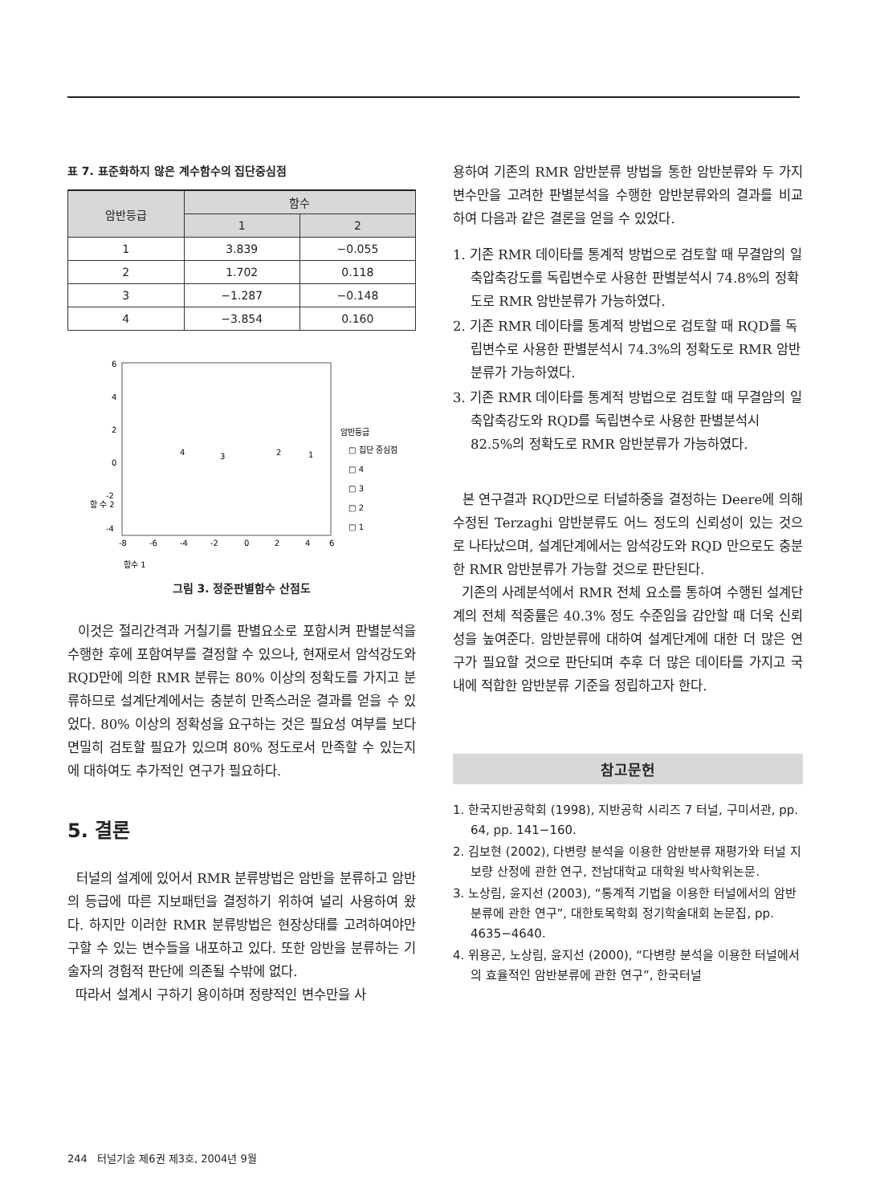표 7. 표준화하지 않은 계수함수의 집단중심점
| 암반등급 | 함수 | |
| --- | --- | --- |
| | 1 | 2 |
| 1 | 3.839 | −0.055 |
| 2 | 1.702 | 0.118 |
| 3 | −1.287 | −0.148 |
| 4 | −3.854 | 0.160 |
6
4
2
0
-2
-4
함 수 2
-8
-6
-4
-2
0
2
4
6
암반등급
□ 집단 중심점
□ 4
□ 3
□ 2
□ 1
4
3
2
1
함수 1
그림 3. 정준판별함수 산점도
이것은 절리간격과 거칠기를 판별요소로 포함시켜 판별분석을 수행한 후에 포함여부를 결정할 수 있으나, 현재로서 암석강도와 RQD만에 의한 RMR 분류는 80% 이상의 정확도를 가지고 분류하므로 설계단계에서는 충분히 만족스러운 결과를 얻을 수 있었다. 80% 이상의 정확성을 요구하는 것은 필요성 여부를 보다 면밀히 검토할 필요가 있으며 80% 정도로서 만족할 수 있는지에 대하여도 추가적인 연구가 필요하다.
5. 결론
터널의 설계에 있어서 RMR 분류방법은 암반을 분류하고 암반의 등급에 따른 지보패턴을 결정하기 위하여 널리 사용하여 왔다. 하지만 이러한 RMR 분류방법은 현장상태를 고려하여야만 구할 수 있는 변수들을 내포하고 있다. 또한 암반을 분류하는 기술자의 경험적 판단에 의존될 수밖에 없다.
따라서 설계시 구하기 용이하며 정량적인 변수만을 사
용하여 기존의 RMR 암반분류 방법을 통한 암반분류와 두 가지 변수만을 고려한 판별분석을 수행한 암반분류와의 결과를 비교하여 다음과 같은 결론을 얻을 수 있었다.
1. 기존 RMR 데이타를 통계적 방법으로 검토할 때 무결암의 일축압축강도를 독립변수로 사용한 판별분석시 74.8%의 정확도로 RMR 암반분류가 가능하였다.
2. 기존 RMR 데이타를 통계적 방법으로 검토할 때 RQD를 독립변수로 사용한 판별분석시 74.3%의 정확도로 RMR 암반분류가 가능하였다.
3. 기존 RMR 데이타를 통계적 방법으로 검토할 때 무결암의 일축압축강도와 RQD를 독립변수로 사용한 판별분석시 82.5%의 정확도로 RMR 암반분류가 가능하였다.
본 연구결과 RQD만으로 터널하중을 결정하는 Deere에 의해 수정된 Terzaghi 암반분류도 어느 정도의 신뢰성이 있는 것으로 나타났으며, 설계단계에서는 암석강도와 RQD 만으로도 충분한 RMR 암반분류가 가능할 것으로 판단된다.
기존의 사례분석에서 RMR 전체 요소를 통하여 수행된 설계단계의 전체 적중률은 40.3% 정도 수준임을 감안할 때 더욱 신뢰성을 높여준다. 암반분류에 대하여 설계단계에 대한 더 많은 연구가 필요할 것으로 판단되며 추후 더 많은 데이타를 가지고 국내에 적합한 암반분류 기준을 정립하고자 한다.
참고문헌
1. 한국지반공학회 (1998), 지반공학 시리즈 7 터널, 구미서관, pp. 64, pp. 141−160.
2. 김보현 (2002), 다변량 분석을 이용한 암반분류 재평가와 터널 지보량 산정에 관한 연구, 전남대학교 대학원 박사학위논문.
3. 노상림, 윤지선 (2003), “통계적 기법을 이용한 터널에서의 암반분류에 관한 연구”, 대한토목학회 정기학술대회 논문집, pp. 4635−4640.
4. 위용곤, 노상림, 윤지선 (2000), “다변량 분석을 이용한 터널에서의 효율적인 암반분류에 관한 연구”, 한국터널
244 터널기술 제6권 제3호, 2004년 9월